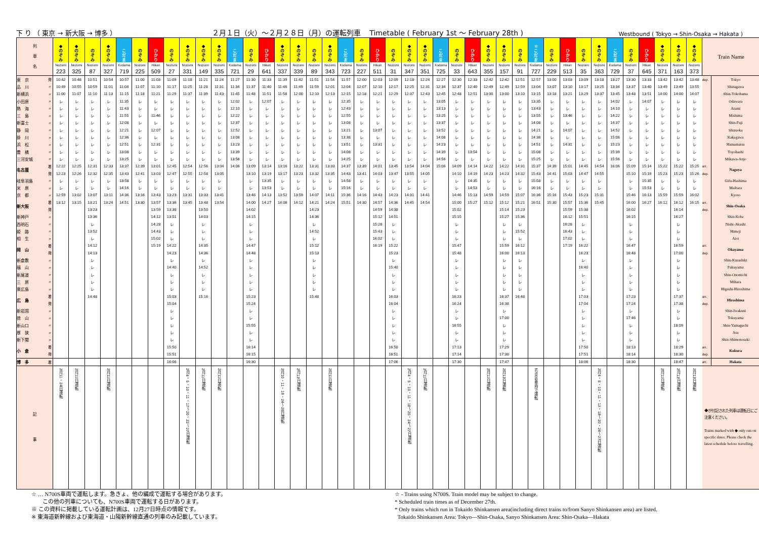下 り （ 東京 → 新大阪 → 博多 ） ２月１日（火）～２月２８日（月）の運転列車 Timetable ( February 1st ～ February 28th ) Westbound ( Tokyo → Shin-Osaka → Hakata )
| 列 車 名 | | ◆ の ぞ み | ◆ の ぞ み | の ぞ み | ◆ の ぞ み | こ だ ま | の ぞ み | ひ か り | の ぞ み | ◆ の ぞ み | ◆ の ぞ み | ◆ の ぞ み | こ だ ま | の ぞ み | ひ か り | ◆ の ぞ み | ◆ の ぞ み | の ぞ み | ◆ の ぞ み | こ だ ま | の ぞ み | ひ か り | の ぞ み | ◆ の ぞ み | ◆ の ぞ み | こ だ ま | の ぞ み | ひ か り | ◆ の ぞ み | ◆ の ぞ み | の ぞ み | ☆ こ だ ま | の ぞ み | ひ か り | の ぞ み | ◆ の ぞ み | こ だ ま | の ぞ み | ひ か り | ◆ の ぞ み | ◆ の ぞ み | ◆ の ぞ み | Train Name | |
| | | Nozomi | Nozomi | Nozomi | Nozomi | Kodama | Nozomi | Hikari | Nozomi | Nozomi | Nozomi | Nozomi | Kodama | Nozomi | Hikari | Nozomi | Nozomi | Nozomi | Nozomi | Kodama | Nozomi | Hikari | Nozomi | Nozomi | Nozomi | Kodama | Nozomi | Hikari | Nozomi | Nozomi | Nozomi | Kodama | Nozomi | Hikari | Nozomi | Nozomi | Kodama | Nozomi | Hikari | Nozomi | Nozomi | Nozomi | | |
| | | 223 | 325 | 87 | 327 | 719 | 225 | 509 | 27 | 331 | 149 | 335 | 721 | 29 | 641 | 337 | 339 | 89 | 343 | 723 | 227 | 511 | 31 | 347 | 351 | 725 | 33 | 643 | 355 | 157 | 91 | 727 | 229 | 513 | 35 | 363 | 729 | 37 | 645 | 371 | 163 | 373 | | |
| 東 京 | 発 | 10:42 | 10:48 | 10:51 | 10:54 | 10:57 | 11:00 | 11:03 | 11:09 | 11:18 | 11:21 | 11:24 | 11:27 | 11:30 | 11:33 | 11:39 | 11:42 | 11:51 | 11:54 | 11:57 | 12:00 | 12:03 | 12:09 | 12:18 | 12:24 | 12:27 | 12:30 | 12:33 | 12:42 | 12:42 | 12:51 | 12:57 | 13:00 | 13:03 | 13:09 | 13:18 | 13:27 | 13:30 | 13:33 | 13:42 | 13:42 | 13:48 | dep. | Tokyo |
| 品 川 | 〃 | 10:49 | 10:55 | 10:59 | 11:01 | 11:04 | 11:07 | 11:10 | 11:17 | 11:25 | 11:28 | 11:31 | 11:34 | 11:37 | 11:40 | 11:46 | 11:49 | 11:59 | 12:01 | 12:04 | 12:07 | 12:10 | 12:17 | 12:25 | 12:31 | 12:34 | 12:37 | 12:40 | 12:49 | 12:49 | 12:59 | 13:04 | 13:07 | 13:10 | 13:17 | 13:25 | 13:34 | 13:37 | 13:40 | 13:49 | 13:49 | 13:55 | | Shinagawa |
| 新横浜 | 〃 | 11:00 | 11:07 | 11:10 | 11:13 | 11:15 | 11:18 | 11:21 | 11:29 | 11:37 | 11:39 | 11:43 | 11:45 | 11:48 | 11:51 | 11:58 | 12:00 | 12:10 | 12:13 | 12:15 | 12:18 | 12:21 | 12:29 | 12:37 | 12:43 | 12:45 | 12:48 | 12:51 | 13:00 | 13:00 | 13:10 | 13:15 | 13:18 | 13:21 | 13:29 | 13:37 | 13:45 | 13:48 | 13:51 | 14:00 | 14:00 | 14:07 | | Shin-Yokohama |
| 小田原 | 〃 | レ | レ | レ | レ | 11:35 | レ | レ | レ | レ | レ | レ | 12:02 | レ | 12:07 | レ | レ | レ | レ | 12:35 | レ | レ | レ | レ | レ | 13:05 | レ | レ | レ | レ | レ | 13:35 | レ | レ | レ | レ | 14:02 | レ | 14:07 | レ | レ | レ | | Odawara |
| 熱 海 | 〃 | レ | レ | レ | レ | 11:43 | レ | レ | レ | レ | レ | レ | 12:10 | レ | レ | レ | レ | レ | レ | 12:43 | レ | レ | レ | レ | レ | 13:13 | レ | レ | レ | レ | レ | 13:43 | レ | レ | レ | レ | 14:10 | レ | レ | レ | レ | レ | | Atami |
| 三 島 | 〃 | レ | レ | レ | レ | 11:55 | レ | 11:46 | レ | レ | レ | レ | 12:22 | レ | レ | レ | レ | レ | レ | 12:55 | レ | レ | レ | レ | レ | 13:25 | レ | レ | レ | レ | レ | 13:55 | レ | 13:46 | レ | レ | 14:22 | レ | レ | レ | レ | レ | | Mishima |
| 新富士 | 〃 | レ | レ | レ | レ | 12:08 | レ | レ | レ | レ | レ | レ | 12:37 | レ | レ | レ | レ | レ | レ | 13:08 | レ | レ | レ | レ | レ | 13:37 | レ | レ | レ | レ | レ | 14:08 | レ | レ | レ | レ | 14:37 | レ | レ | レ | レ | レ | | Shin-Fuji |
| 静 岡 | 〃 | レ | レ | レ | レ | 12:21 | レ | 12:07 | レ | レ | レ | レ | 12:52 | レ | レ | レ | レ | レ | レ | 13:21 | レ | 13:07 | レ | レ | レ | 13:52 | レ | レ | レ | レ | レ | 14:21 | レ | 14:07 | レ | レ | 14:52 | レ | レ | レ | レ | レ | | Shizuoka |
| 掛 川 | 〃 | レ | レ | レ | レ | 12:36 | レ | レ | レ | レ | レ | レ | 13:08 | レ | レ | レ | レ | レ | レ | 13:38 | レ | レ | レ | レ | レ | 14:08 | レ | レ | レ | レ | レ | 14:36 | レ | レ | レ | レ | 15:08 | レ | レ | レ | レ | レ | | Kakegawa |
| 浜 松 | 〃 | レ | レ | レ | レ | 12:51 | レ | 12:31 | レ | レ | レ | レ | 13:23 | レ | レ | レ | レ | レ | レ | 13:51 | レ | 13:31 | レ | レ | レ | 14:23 | レ | レ | レ | レ | レ | 14:51 | レ | 14:31 | レ | レ | 15:23 | レ | レ | レ | レ | レ | | Hamamatsu |
| 豊 橋 | 〃 | レ | レ | レ | レ | 13:08 | レ | レ | レ | レ | レ | レ | 13:39 | レ | レ | レ | レ | レ | レ | 14:08 | レ | レ | レ | レ | レ | 14:39 | レ | 13:54 | レ | レ | レ | 15:08 | レ | レ | レ | レ | 15:39 | レ | レ | レ | レ | レ | | Toyohashi |
| 三河安城 | 〃 | レ | レ | レ | レ | 13:25 | レ | レ | レ | レ | レ | レ | 13:56 | レ | レ | レ | レ | レ | レ | 14:25 | レ | レ | レ | レ | レ | 14:56 | レ | レ | レ | レ | レ | 15:25 | レ | レ | レ | レ | 15:56 | レ | レ | レ | レ | レ | | Mikawa-Anjo |
| 名古屋 | 着 | 12:22 | 12:25 | 12:31 | 12:33 | 13:37 | 12:39 | 13:01 | 12:45 | 12:54 | 12:56 | 13:04 | 14:06 | 13:09 | 13:14 | 13:16 | 13:22 | 13:31 | 13:33 | 14:37 | 13:39 | 14:01 | 13:45 | 13:54 | 14:04 | 15:06 | 14:09 | 14:14 | 14:22 | 14:22 | 14:31 | 15:37 | 14:39 | 15:01 | 14:45 | 14:54 | 16:06 | 15:09 | 15:14 | 15:22 | 15:22 | 15:25 | arr. | Nagoya |
| | 発 | 12:23 | 12:26 | 12:32 | 12:35 | 13:43 | 12:41 | 13:03 | 12:47 | 12:55 | 12:58 | 13:05 | | 13:10 | 13:19 | 13:17 | 13:23 | 13:32 | 13:35 | 14:43 | 13:41 | 14:03 | 13:47 | 13:55 | 14:05 | | 14:10 | 14:19 | 14:23 | 14:23 | 14:32 | 15:43 | 14:41 | 15:03 | 14:47 | 14:55 | | 15:10 | 15:19 | 15:23 | 15:23 | 15:26 | dep. | |
| 岐阜羽島 | 〃 | レ | レ | レ | レ | 13:58 | レ | レ | レ | レ | レ | レ | | レ | 13:35 | レ | レ | レ | レ | 14:58 | レ | レ | レ | レ | レ | | レ | 14:35 | レ | レ | レ | 15:58 | レ | レ | レ | レ | | レ | 15:35 | レ | レ | レ | | Gifu-Hashima |
| 米 原 | 〃 | レ | レ | レ | レ | 14:16 | レ | レ | レ | レ | レ | レ | | レ | 13:53 | レ | レ | レ | レ | 15:16 | レ | レ | レ | レ | レ | | レ | 14:53 | レ | レ | レ | 16:16 | レ | レ | レ | レ | | レ | 15:53 | レ | レ | レ | | Maibara |
| 京 都 | 〃 | 12:59 | 13:02 | 13:07 | 13:11 | 14:36 | 13:16 | 13:43 | 13:23 | 13:31 | 13:33 | 13:41 | | 13:46 | 14:13 | 13:52 | 13:59 | 14:07 | 14:11 | 15:36 | 14:16 | 14:43 | 14:23 | 14:31 | 14:41 | | 14:46 | 15:13 | 14:59 | 14:59 | 15:07 | 16:36 | 15:16 | 15:43 | 15:23 | 15:31 | | 15:46 | 16:13 | 15:59 | 15:59 | 16:02 | | Kyoto |
| 新大阪 | 着 | 13:12 | 13:15 | 13:21 | 13:24 | 14:51 | 13:30 | 13:57 | 13:36 | 13:45 | 13:48 | 13:54 | | 14:00 | 14:27 | 14:06 | 14:12 | 14:21 | 14:24 | 15:51 | 14:30 | 14:57 | 14:36 | 14:45 | 14:54 | | 15:00 | 15:27 | 15:12 | 15:12 | 15:21 | 16:51 | 15:30 | 15:57 | 15:36 | 15:45 | | 16:00 | 16:27 | 16:12 | 16:12 | 16:15 | arr. | Shin-Osaka |
| | 発 | | | 13:23 | | | | 13:59 | 13:38 | | 13:50 | | | 14:02 | | | | 14:23 | | | | 14:59 | 14:38 | | | | 15:02 | | | 15:14 | 15:23 | | | 15:59 | 15:38 | | | 16:02 | | | 16:14 | | dep. | |
| 新神戸 | 〃 | | | 13:36 | | | | 14:12 | 13:51 | | 14:03 | | | 14:15 | | | | 14:36 | | | | 15:12 | 14:51 | | | | 15:15 | | | 15:27 | 15:36 | | | 16:12 | 15:51 | | | 16:15 | | | 16:27 | | | Shin-Kobe |
| 西明石 | 〃 | | | レ | | | | 14:28 | レ | | レ | | | レ | | | | レ | | | | 15:28 | レ | | | | レ | | | レ | レ | | | 16:28 | レ | | | レ | | | レ | | | Nishi-Akashi |
| 姫 路 | 〃 | | | 13:52 | | | | 14:43 | レ | | レ | | | レ | | | | 14:52 | | | | 15:43 | レ | | | | レ | | | レ | 15:52 | | | 16:43 | レ | | | レ | | | レ | | | Himeji |
| 相 生 | 〃 | | | レ | | | | 15:02 | レ | | レ | | | レ | | | | レ | | | | 16:02 | レ | | | | レ | | | レ | レ | | | 17:02 | レ | | | レ | | | レ | | | Aioi |
| 岡 山 | 着 | | | 14:12 | | | | 15:19 | 14:22 | | 14:35 | | | 14:47 | | | | 15:12 | | | | 16:19 | 15:22 | | | | 15:47 | | | 15:59 | 16:12 | | | 17:19 | 16:22 | | | 16:47 | | | 16:59 | | arr. | Okayama |
| | 発 | | | 14:13 | | | | | 14:23 | | 14:36 | | | 14:48 | | | | 15:13 | | | | | 15:23 | | | | 15:48 | | | 16:00 | 16:13 | | | | 16:23 | | | 16:48 | | | 17:00 | | dep. | |
| 新倉敷 | 〃 | | | レ | | | | | レ | | レ | | | レ | | | | レ | | | | | レ | | | | レ | | | レ | レ | | | | レ | | | レ | | | レ | | | Shin-Kurashiki |
| 福 山 | 〃 | | | レ | | | | | 14:40 | | 14:52 | | | レ | | | | レ | | | | | 15:40 | | | | レ | | | レ | レ | | | | 16:40 | | | レ | | | レ | | | Fukuyama |
| 新尾道 | 〃 | | | レ | | | | | レ | | レ | | | レ | | | | レ | | | | | レ | | | | レ | | | レ | レ | | | | レ | | | レ | | | レ | | | Shin-Onomichi |
| 三 原 | 〃 | | | レ | | | | | レ | | レ | | | レ | | | | レ | | | | | レ | | | | レ | | | レ | レ | | | | レ | | | レ | | | レ | | | Mihara |
| 東広島 | 〃 | | | レ | | | | | レ | | レ | | | レ | | | | レ | | | | | レ | | | | レ | | | レ | レ | | | | レ | | | レ | | | レ | | | Higashi-Hiroshima |
| 広 島 | 着 | | | 14:48 | | | | | 15:03 | | 15:16 | | | 15:23 | | | | 15:48 | | | | | 16:03 | | | | 16:23 | | | 16:37 | 16:48 | | | | 17:03 | | | 17:23 | | | 17:37 | | arr. | Hiroshima |
| | 発 | | | | | | | | 15:04 | | | | | 15:24 | | | | | | | | | 16:04 | | | | 16:24 | | | 16:38 | | | | | 17:04 | | | 17:24 | | | 17:38 | | dep. | |
| 新岩国 | 〃 | | | | | | | | レ | | | | | レ | | | | | | | | | レ | | | | レ | | | レ | | | | | レ | | | レ | | | レ | | | Shin-Iwakuni |
| 徳 山 | 〃 | | | | | | | | レ | | | | | レ | | | | | | | | | レ | | | | レ | | | 17:00 | | | | | レ | | | 17:46 | | | レ | | | Tokuyama |
| 新山口 | 〃 | | | | | | | | レ | | | | | 15:55 | | | | | | | | | レ | | | | 16:55 | | | レ | | | | | レ | | | レ | | | 18:09 | | | Shin-Yamaguchi |
| 厚 狭 | 〃 | | | | | | | | レ | | | | | レ | | | | | | | | | レ | | | | レ | | | レ | | | | | レ | | | レ | | | レ | | | Asa |
| 新下関 | 〃 | | | | | | | | レ | | | | | レ | | | | | | | | | レ | | | | レ | | | レ | | | | | レ | | | レ | | | レ | | | Shin-Shimonoseki |
| 小 倉 | 着 | | | | | | | | 15:50 | | | | | 16:14 | | | | | | | | | 16:50 | | | | 17:13 | | | 17:29 | | | | | 17:50 | | | 18:13 | | | 18:29 | | arr. | Kokura |
| | 発 | | | | | | | | 15:51 | | | | | 16:15 | | | | | | | | | 16:51 | | | | 17:14 | | | 17:30 | | | | | 17:51 | | | 18:14 | | | 18:30 | | dep. | |
| 博 多 | 着 | | | | | | | | 16:06 | | | | | 16:30 | | | | | | | | | 17:06 | | | | 17:30 | | | 17:47 | | | | | 18:06 | | | 18:30 | | | 18:47 | | arr. | Hakata |
| 記 事 | | 2月11・24日運転 | 2月11日運転 | | 2月11日運転 | | | | | 2月4・5・10・11・17～20・22～27日運転 | 2月11日運転 | 2月11日運転 | | | | 2月10・11・19・24～26日運転 | 2月13日運転 | | 2月11日運転 | | | | | 2月4・5・10・11・18～20・24～27日運転 | 2月11日運転 | | | | 2月11日運転 | 2月13日運転 | | N700S車両で運転 | | | | 2月4・6・10・11・13・18～20・24～27日運転 | | | | 2月11日運転 | 2月13日運転 | 2月13日運転 | ◆が付記された列車は運転日にご注意ください。 Trains marked with ◆ only run on specific dates. Please check the latest schedule before travelling. | |
☆ … N700S車両で運転します。急きょ、他の編成で運転する場合があります。
　　この他の列車についても、N700S車両で運転する日があります。
※ この資料に掲載している運転計画は、12月27日時点の情報です。
※ 東海道新幹線および東海道・山陽新幹線直通の列車のみ記載しています。
☆ - Trains using N700S. Train model may be subject to change.
* Scheduled train times as of December 27th.
* Only trains which run in Tokaido Shinkansen area(including direct trains to/from Sanyo Shinkansen area) are listed.
Tokaido Shinkansen Area: Tokyo―Shin-Osaka, Sanyo Shinkansen Area: Shin-Osaka―Hakata